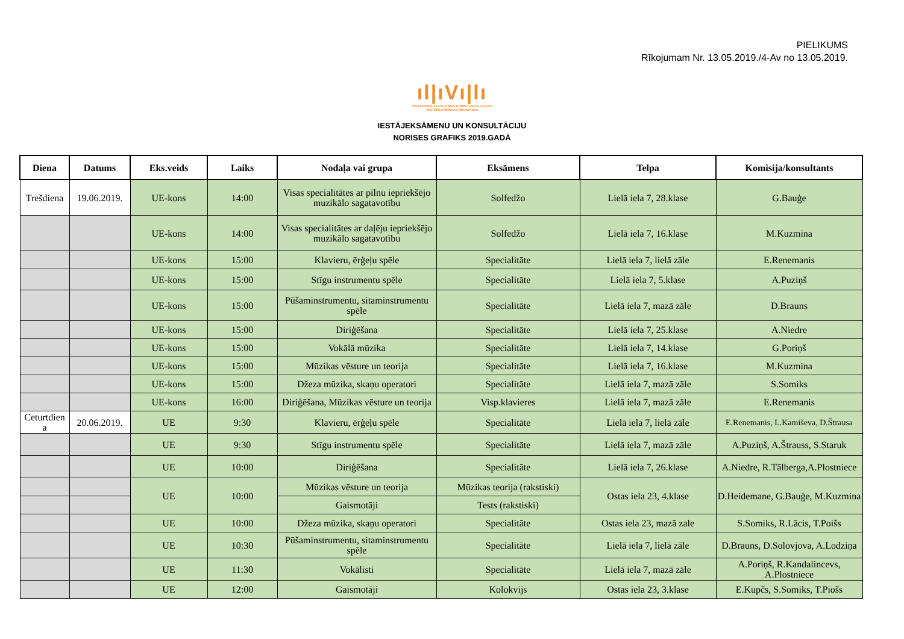PIELIKUMS
Rīkojumam Nr. 13.05.2019./4-Av no 13.05.2019.
ıl|ıVı|lı
PROFESIONĀLĀS IZGLĪTĪBAS KOMPETENCES CENTRS
VENTSPILS MŪZIKAS VIDUSSKOLA
IESTĀJEKSĀMENU UN KONSULTĀCIJU
NORISES GRAFIKS 2019.GADĀ
| Diena | Datums | Eks.veids | Laiks | Nodaļa vai grupa | Eksāmens | Telpa | Komisija/konsultants |
| --- | --- | --- | --- | --- | --- | --- | --- |
| Trešdiena | 19.06.2019. | UE-kons | 14:00 | Visas specialitātes ar pilnu iepriekšējo muzikālo sagatavotību | Solfedžo | Lielā iela 7, 28.klase | G.Bauģe |
| | | UE-kons | 14:00 | Visas specialitātes ar daļēju iepriekšējo muzikālo sagatavotību | Solfedžo | Lielā iela 7, 16.klase | M.Kuzmina |
| | | UE-kons | 15:00 | Klavieru, ērģeļu spēle | Specialitāte | Lielā iela 7, lielā zāle | E.Renemanis |
| | | UE-kons | 15:00 | Stīgu instrumentu spēle | Specialitāte | Lielā iela 7, 5.klase | A.Puziņš |
| | | UE-kons | 15:00 | Pūšaminstrumentu, sitaminstrumentu spēle | Specialitāte | Lielā iela 7, mazā zāle | D.Brauns |
| | | UE-kons | 15:00 | Diriģēšana | Specialitāte | Lielā iela 7, 25.klase | A.Niedre |
| | | UE-kons | 15:00 | Vokālā mūzika | Specialitāte | Lielā iela 7, 14.klase | G.Poriņš |
| | | UE-kons | 15:00 | Mūzikas vēsture un teorija | Specialitāte | Lielā iela 7, 16.klase | M.Kuzmina |
| | | UE-kons | 15:00 | Džeza mūzika, skaņu operatori | Specialitāte | Lielā iela 7, mazā zāle | S.Somiks |
| | | UE-kons | 16:00 | Diriģēšana, Mūzikas vēsture un teorija | Visp.klavieres | Lielā iela 7, mazā zāle | E.Renemanis |
| Ceturtdien a | 20.06.2019. | UE | 9:30 | Klavieru, ērģeļu spēle | Specialitāte | Lielā iela 7, lielā zāle | E.Renemanis, L.Kamiševa, D.Štrausa |
| | | UE | 9:30 | Stīgu instrumentu spēle | Specialitāte | Lielā iela 7, mazā zāle | A.Puziņš, A.Štrauss, S.Staruk |
| | | UE | 10:00 | Diriģēšana | Specialitāte | Lielā iela 7, 26.klase | A.Niedre, R.Tālberga,A.Plostniece |
| | | UE | 10:00 | Mūzikas vēsture un teorija | Mūzikas teorija (rakstiski) | Ostas iela 23, 4.klase | D.Heidemane, G.Bauģe, M.Kuzmina |
| | | | | Gaismotāji | Tests (rakstiski) | | |
| | | UE | 10:00 | Džeza mūzika, skaņu operatori | Specialitāte | Ostas iela 23, mazā zale | S.Somiks, R.Lācis, T.Poišs |
| | | UE | 10:30 | Pūšaminstrumentu, sitaminstrumentu spēle | Specialitāte | Lielā iela 7, lielā zāle | D.Brauns, D.Solovjova, A.Lodziņa |
| | | UE | 11:30 | Vokālisti | Specialitāte | Lielā iela 7, mazā zāle | A.Poriņš, R.Kandalincevs, A.Plostniece |
| | | UE | 12:00 | Gaismotāji | Kolokvijs | Ostas iela 23, 3.klase | E.Kupčs, S.Somiks, T.Piošs |